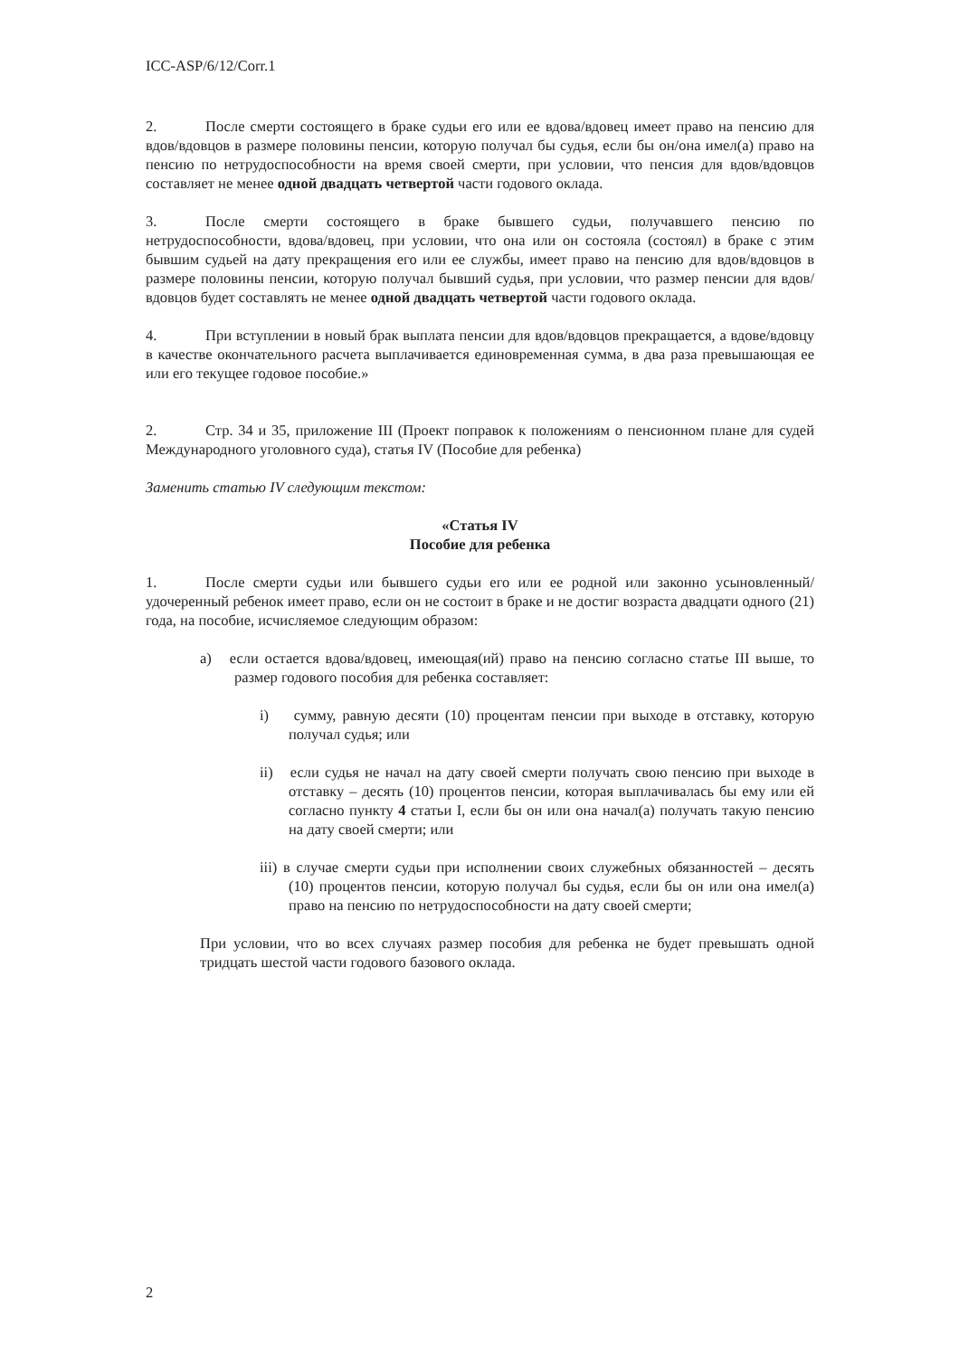ICC-ASP/6/12/Corr.1
2. После смерти состоящего в браке судьи его или ее вдова/вдовец имеет право на пенсию для вдов/вдовцов в размере половины пенсии, которую получал бы судья, если бы он/она имел(а) право на пенсию по нетрудоспособности на время своей смерти, при условии, что пенсия для вдов/вдовцов составляет не менее одной двадцать четвертой части годового оклада.
3. После смерти состоящего в браке бывшего судьи, получавшего пенсию по нетрудоспособности, вдова/вдовец, при условии, что она или он состояла (состоял) в браке с этим бывшим судьей на дату прекращения его или ее службы, имеет право на пенсию для вдов/вдовцов в размере половины пенсии, которую получал бывший судья, при условии, что размер пенсии для вдов/вдовцов будет составлять не менее одной двадцать четвертой части годового оклада.
4. При вступлении в новый брак выплата пенсии для вдов/вдовцов прекращается, а вдове/вдовцу в качестве окончательного расчета выплачивается единовременная сумма, в два раза превышающая ее или его текущее годовое пособие.»
2. Стр. 34 и 35, приложение III (Проект поправок к положениям о пенсионном плане для судей Международного уголовного суда), статья IV (Пособие для ребенка)
Заменить статью IV следующим текстом:
«Статья IV
Пособие для ребенка
1. После смерти судьи или бывшего судьи его или ее родной или законно усыновленный/удочеренный ребенок имеет право, если он не состоит в браке и не достиг возраста двадцати одного (21) года, на пособие, исчисляемое следующим образом:
a) если остается вдова/вдовец, имеющая(ий) право на пенсию согласно статье III выше, то размер годового пособия для ребенка составляет:
i) сумму, равную десяти (10) процентам пенсии при выходе в отставку, которую получал судья; или
ii) если судья не начал на дату своей смерти получать свою пенсию при выходе в отставку – десять (10) процентов пенсии, которая выплачивалась бы ему или ей согласно пункту 4 статьи I, если бы он или она начал(а) получать такую пенсию на дату своей смерти; или
iii) в случае смерти судьи при исполнении своих служебных обязанностей – десять (10) процентов пенсии, которую получал бы судья, если бы он или она имел(а) право на пенсию по нетрудоспособности на дату своей смерти;
При условии, что во всех случаях размер пособия для ребенка не будет превышать одной тридцать шестой части годового базового оклада.
2